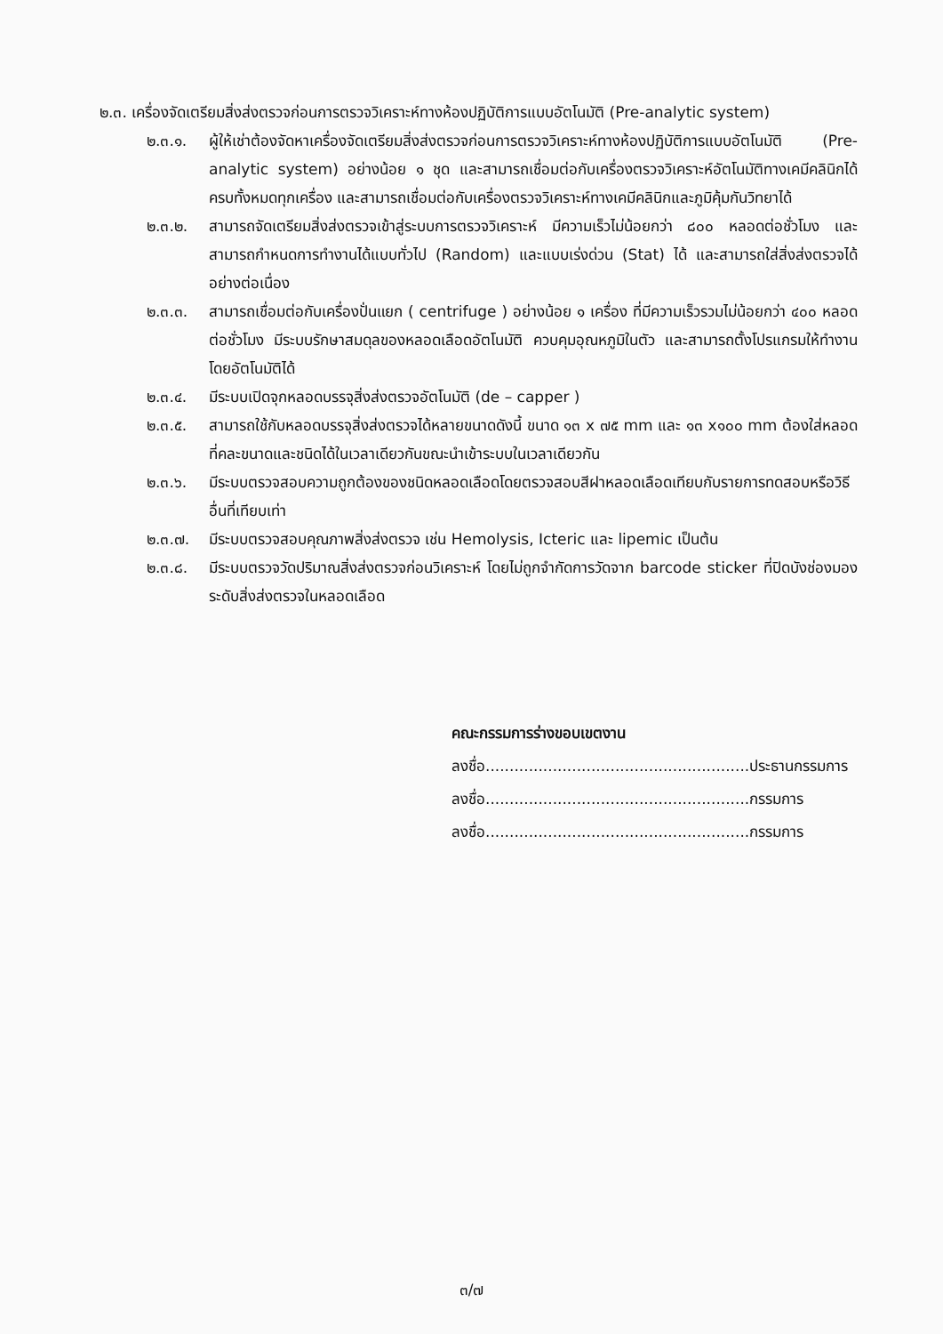๒.๓. เครื่องจัดเตรียมสิ่งส่งตรวจก่อนการตรวจวิเคราะห์ทางห้องปฏิบัติการแบบอัตโนมัติ (Pre-analytic system)
๒.๓.๑. ผู้ให้เช่าต้องจัดหาเครื่องจัดเตรียมสิ่งส่งตรวจก่อนการตรวจวิเคราะห์ทางห้องปฏิบัติการแบบอัตโนมัติ (Pre-analytic system) อย่างน้อย ๑ ชุด และสามารถเชื่อมต่อกับเครื่องตรวจวิเคราะห์อัตโนมัติทางเคมีคลินิกได้ครบทั้งหมดทุกเครื่อง และสามารถเชื่อมต่อกับเครื่องตรวจวิเคราะห์ทางเคมีคลินิกและภูมิคุ้มกันวิทยาได้
๒.๓.๒. สามารถจัดเตรียมสิ่งส่งตรวจเข้าสู่ระบบการตรวจวิเคราะห์ มีความเร็วไม่น้อยกว่า ๘๐๐ หลอดต่อชั่วโมง และสามารถกำหนดการทำงานได้แบบทั่วไป (Random) และแบบเร่งด่วน (Stat) ได้ และสามารถใส่สิ่งส่งตรวจได้อย่างต่อเนื่อง
๒.๓.๓. สามารถเชื่อมต่อกับเครื่องปั่นแยก ( centrifuge ) อย่างน้อย ๑ เครื่อง ที่มีความเร็วรวมไม่น้อยกว่า ๔๐๐ หลอดต่อชั่วโมง มีระบบรักษาสมดุลของหลอดเลือดอัตโนมัติ ควบคุมอุณหภูมิในตัว และสามารถตั้งโปรแกรมให้ทำงานโดยอัตโนมัติได้
๒.๓.๔. มีระบบเปิดจุกหลอดบรรจุสิ่งส่งตรวจอัตโนมัติ (de – capper )
๒.๓.๕. สามารถใช้กับหลอดบรรจุสิ่งส่งตรวจได้หลายขนาดดังนี้ ขนาด ๑๓ x ๗๕ mm และ ๑๓ x๑๐๐ mm ต้องใส่หลอดที่คละขนาดและชนิดได้ในเวลาเดียวกันขณะนำเข้าระบบในเวลาเดียวกัน
๒.๓.๖. มีระบบตรวจสอบความถูกต้องของชนิดหลอดเลือดโดยตรวจสอบสีฝาหลอดเลือดเทียบกับรายการทดสอบหรือวิธีอื่นที่เทียบเท่า
๒.๓.๗. มีระบบตรวจสอบคุณภาพสิ่งส่งตรวจ เช่น Hemolysis, Icteric และ lipemic เป็นต้น
๒.๓.๘. มีระบบตรวจวัดปริมาณสิ่งส่งตรวจก่อนวิเคราะห์ โดยไม่ถูกจำกัดการวัดจาก barcode sticker ที่ปิดบังช่องมองระดับสิ่งส่งตรวจในหลอดเลือด
คณะกรรมการร่างขอบเขตงาน
ลงชื่อ.......................................................ประธานกรรมการ
ลงชื่อ.......................................................กรรมการ
ลงชื่อ.......................................................กรรมการ
๓/๗